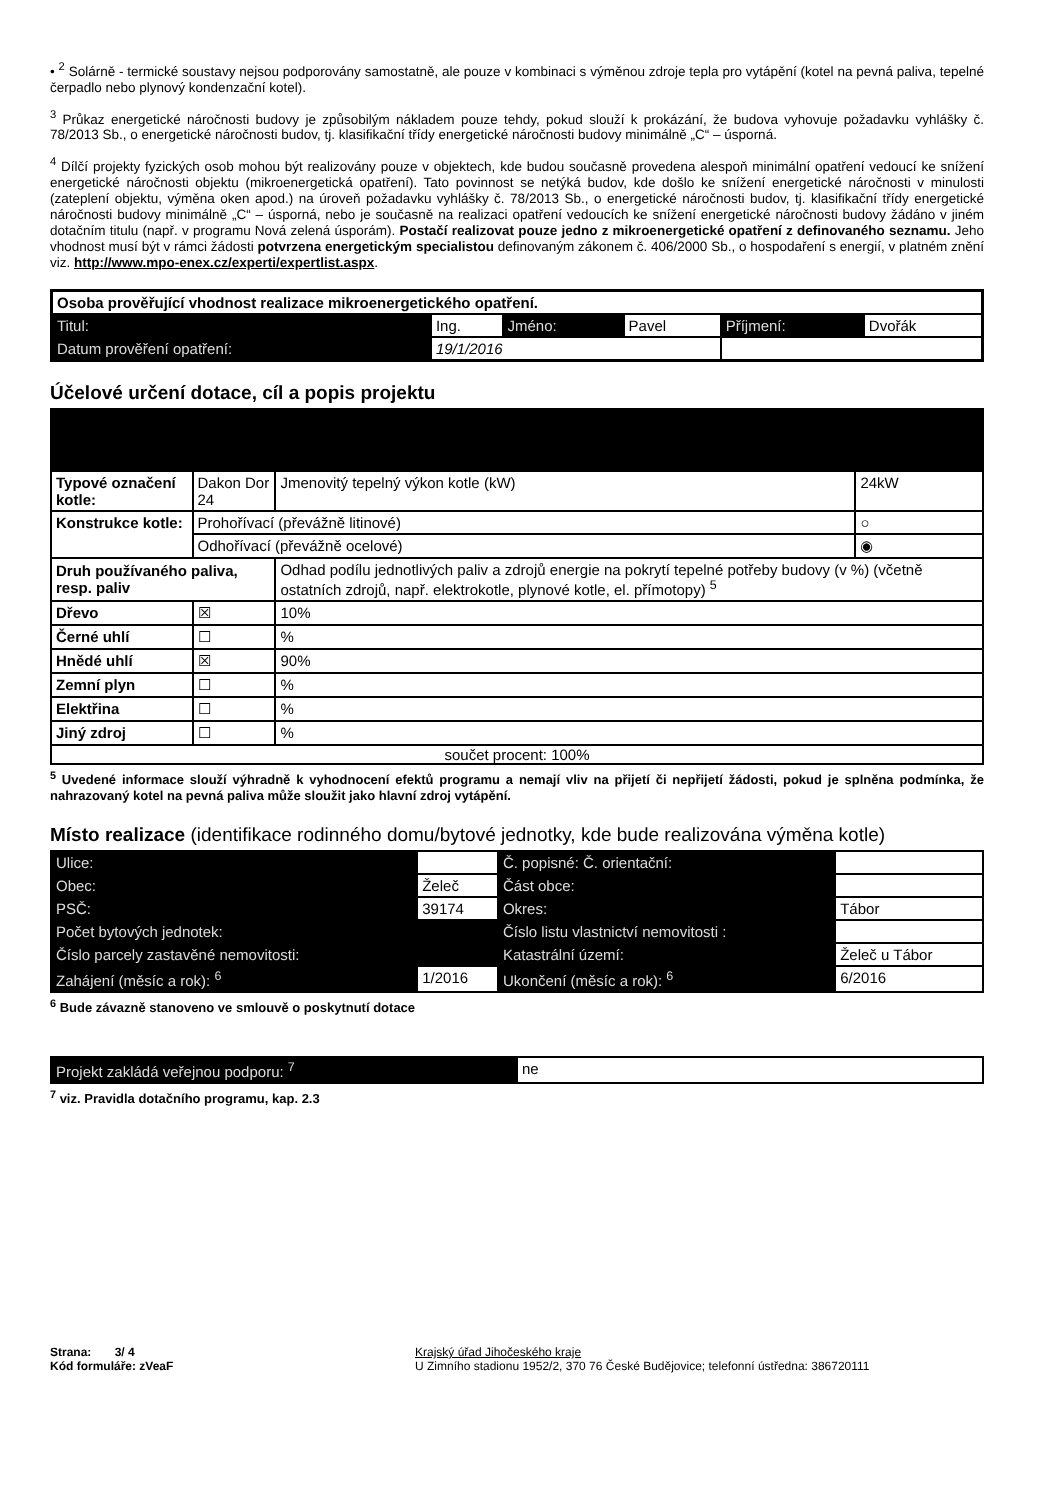• <sup>2</sup> Solárně - termické soustavy nejsou podporovány samostatně, ale pouze v kombinaci s výměnou zdroje tepla pro vytápění (kotel na pevná paliva, tepelné čerpadlo nebo plynový kondenzační kotel).
<sup>3</sup> Průkaz energetické náročnosti budovy je způsobilým nákladem pouze tehdy, pokud slouží k prokázání, že budova vyhovuje požadavku vyhlášky č. 78/2013 Sb., o energetické náročnosti budov, tj. klasifikační třídy energetické náročnosti budovy minimálně „C“ – úsporná.
<sup>4</sup> Dílčí projekty fyzických osob mohou být realizovány pouze v objektech, kde budou současně provedena alespoň minimální opatření vedoucí ke snížení energetické náročnosti objektu (mikroenergetická opatření). Tato povinnost se netýká budov, kde došlo ke snížení energetické náročnosti v minulosti (zateplení objektu, výměna oken apod.) na úroveň požadavku vyhlášky č. 78/2013 Sb., o energetické náročnosti budov, tj. klasifikační třídy energetické náročnosti budovy minimálně „C“ – úsporná, nebo je současně na realizaci opatření vedoucích ke snížení energetické náročnosti budovy žádáno v jiném dotačním titulu (např. v programu Nová zelená úsporám). Postačí realizovat pouze jedno z mikroenergetické opatření z definovaného seznamu. Jeho vhodnost musí být v rámci žádosti potvrzena energetickým specialistou definovaným zákonem č. 406/2000 Sb., o hospodaření s energií, v platném znění viz. http://www.mpo-enex.cz/experti/expertlist.aspx.
| Osoba prověřující vhodnost realizace mikroenergetického opatření. | | | | | |
| Titul: | Ing. | Jméno: | Pavel | Příjmení: | Dvořák |
| Datum prověření opatření: | 19/1/2016 | | | | |
Účelové určení dotace, cíl a popis projektu
| Typové označení kotle: | Dakon Dor 24 | Jmenovitý tepelný výkon kotle (kW) | 24kW |
| Konstrukce kotle: | Prohořívací (převážně litinové) | | ○ |
| | Odhořívací (převážně ocelové) | | ◉ |
| Druh používaného paliva, resp. paliv | | Odhad podílu jednotlivých paliv a zdrojů energie na pokrytí tepelné potřeby budovy (v %) (včetně ostatních zdrojů, např. elektrokotle, plynové kotle, el. přímotopy) <sup>5</sup> | |
| Dřevo | ☒ | 10% | |
| Černé uhlí | ☐ | % | |
| Hnědé uhlí | ☒ | 90% | |
| Zemní plyn | ☐ | % | |
| Elektřina | ☐ | % | |
| Jiný zdroj | ☐ | % | |
| součet procent: 100% | | | |
<sup>5</sup> Uvedené informace slouží výhradně k vyhodnocení efektů programu a nemají vliv na přijetí či nepřijetí žádosti, pokud je splněna podmínka, že nahrazovaný kotel na pevná paliva může sloužit jako hlavní zdroj vytápění.
Místo realizace (identifikace rodinného domu/bytové jednotky, kde bude realizována výměna kotle)
| Ulice: | | Č. popisné: Č. orientační: | |
| Obec: | Želeč | Část obce: | |
| PSČ: | 39174 | Okres: | Tábor |
| Počet bytových jednotek: | | Číslo listu vlastnictví nemovitosti : | |
| Číslo parcely zastavěné nemovitosti: | | Katastrální území: | Želeč u Tábor |
| Zahájení (měsíc a rok): <sup>6</sup> | 1/2016 | Ukončení (měsíc a rok): <sup>6</sup> | 6/2016 |
<sup>6</sup> Bude závazně stanoveno ve smlouvě o poskytnutí dotace
| Projekt zakládá veřejnou podporu: <sup>7</sup> | ne |
<sup>7</sup> viz. Pravidla dotačního programu, kap. 2.3
Strana: 3/ 4
Kód formuláře: zVeaF
Krajský úřad Jihočeského kraje
U Zimního stadionu 1952/2, 370 76 České Budějovice; telefonní ústředna: 386720111